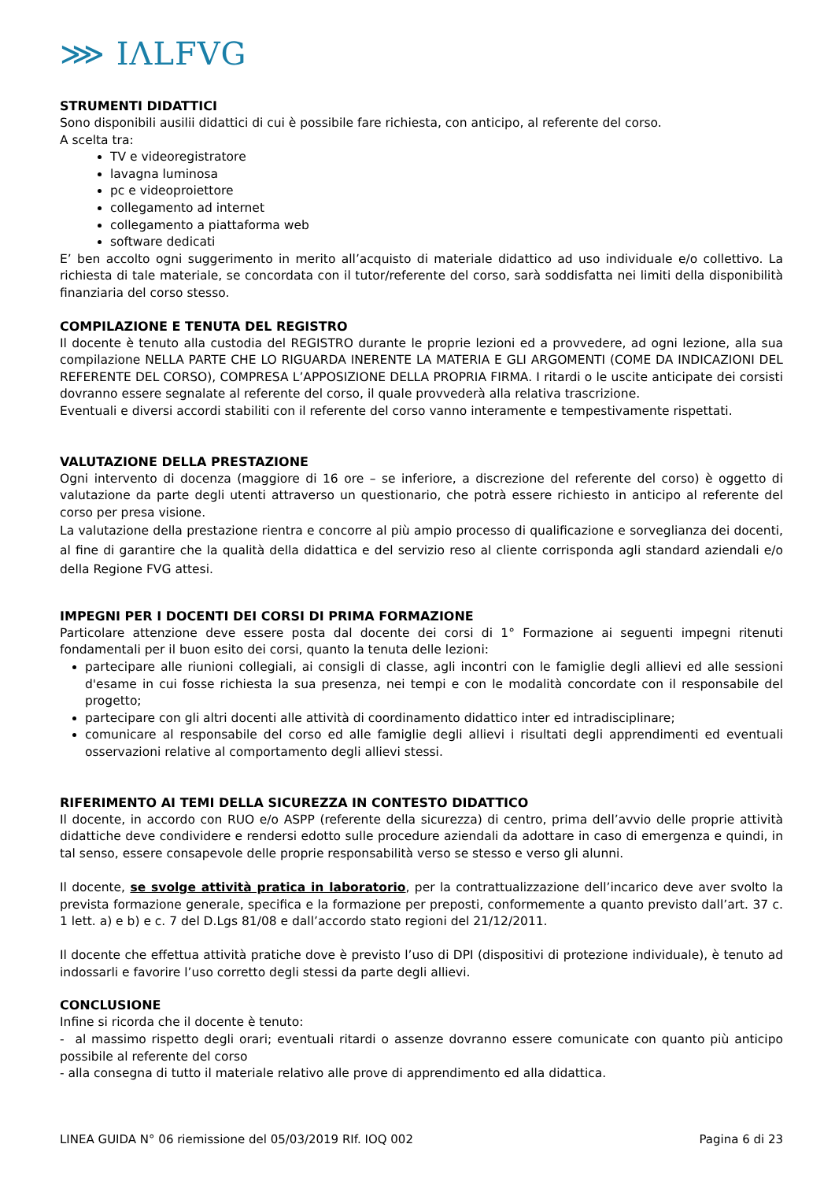⋙ IΛLFVG
STRUMENTI DIDATTICI
Sono disponibili ausilii didattici di cui è possibile fare richiesta, con anticipo, al referente del corso.
A scelta tra:
TV e videoregistratore
lavagna luminosa
pc e videoproiettore
collegamento ad internet
collegamento a piattaforma web
software dedicati
E’ ben accolto ogni suggerimento in merito all’acquisto di materiale didattico ad uso individuale e/o collettivo. La richiesta di tale materiale, se concordata con il tutor/referente del corso, sarà soddisfatta nei limiti della disponibilità finanziaria del corso stesso.
COMPILAZIONE E TENUTA DEL REGISTRO
Il docente è tenuto alla custodia del REGISTRO durante le proprie lezioni ed a provvedere, ad ogni lezione, alla sua compilazione NELLA PARTE CHE LO RIGUARDA INERENTE LA MATERIA E GLI ARGOMENTI (COME DA INDICAZIONI DEL REFERENTE DEL CORSO), COMPRESA L’APPOSIZIONE DELLA PROPRIA FIRMA. I ritardi o le uscite anticipate dei corsisti dovranno essere segnalate al referente del corso, il quale provvederà alla relativa trascrizione.
Eventuali e diversi accordi stabiliti con il referente del corso vanno interamente e tempestivamente rispettati.
VALUTAZIONE DELLA PRESTAZIONE
Ogni intervento di docenza (maggiore di 16 ore – se inferiore, a discrezione del referente del corso) è oggetto di valutazione da parte degli utenti attraverso un questionario, che potrà essere richiesto in anticipo al referente del corso per presa visione.
La valutazione della prestazione rientra e concorre al più ampio processo di qualificazione e sorveglianza dei docenti, al fine di garantire che la qualità della didattica e del servizio reso al cliente corrisponda agli standard aziendali e/o della Regione FVG attesi.
IMPEGNI PER I DOCENTI DEI CORSI DI PRIMA FORMAZIONE
Particolare attenzione deve essere posta dal docente dei corsi di 1° Formazione ai seguenti impegni ritenuti fondamentali per il buon esito dei corsi, quanto la tenuta delle lezioni:
partecipare alle riunioni collegiali, ai consigli di classe, agli incontri con le famiglie degli allievi ed alle sessioni d'esame in cui fosse richiesta la sua presenza, nei tempi e con le modalità concordate con il responsabile del progetto;
partecipare con gli altri docenti alle attività di coordinamento didattico inter ed intradisciplinare;
comunicare al responsabile del corso ed alle famiglie degli allievi i risultati degli apprendimenti ed eventuali osservazioni relative al comportamento degli allievi stessi.
RIFERIMENTO AI TEMI DELLA SICUREZZA IN CONTESTO DIDATTICO
Il docente, in accordo con RUO e/o ASPP (referente della sicurezza) di centro, prima dell’avvio delle proprie attività didattiche deve condividere e rendersi edotto sulle procedure aziendali da adottare in caso di emergenza e quindi, in tal senso, essere consapevole delle proprie responsabilità verso se stesso e verso gli alunni.
Il docente, se svolge attività pratica in laboratorio, per la contrattualizzazione dell’incarico deve aver svolto la prevista formazione generale, specifica e la formazione per preposti, conformemente a quanto previsto dall’art. 37 c. 1 lett. a) e b) e c. 7 del D.Lgs 81/08 e dall’accordo stato regioni del 21/12/2011.
Il docente che effettua attività pratiche dove è previsto l’uso di DPI (dispositivi di protezione individuale), è tenuto ad indossarli e favorire l’uso corretto degli stessi da parte degli allievi.
CONCLUSIONE
Infine si ricorda che il docente è tenuto:
- al massimo rispetto degli orari; eventuali ritardi o assenze dovranno essere comunicate con quanto più anticipo possibile al referente del corso
- alla consegna di tutto il materiale relativo alle prove di apprendimento ed alla didattica.
LINEA GUIDA N° 06 riemissione del 05/03/2019 RIf. IOQ 002 Pagina 6 di 23